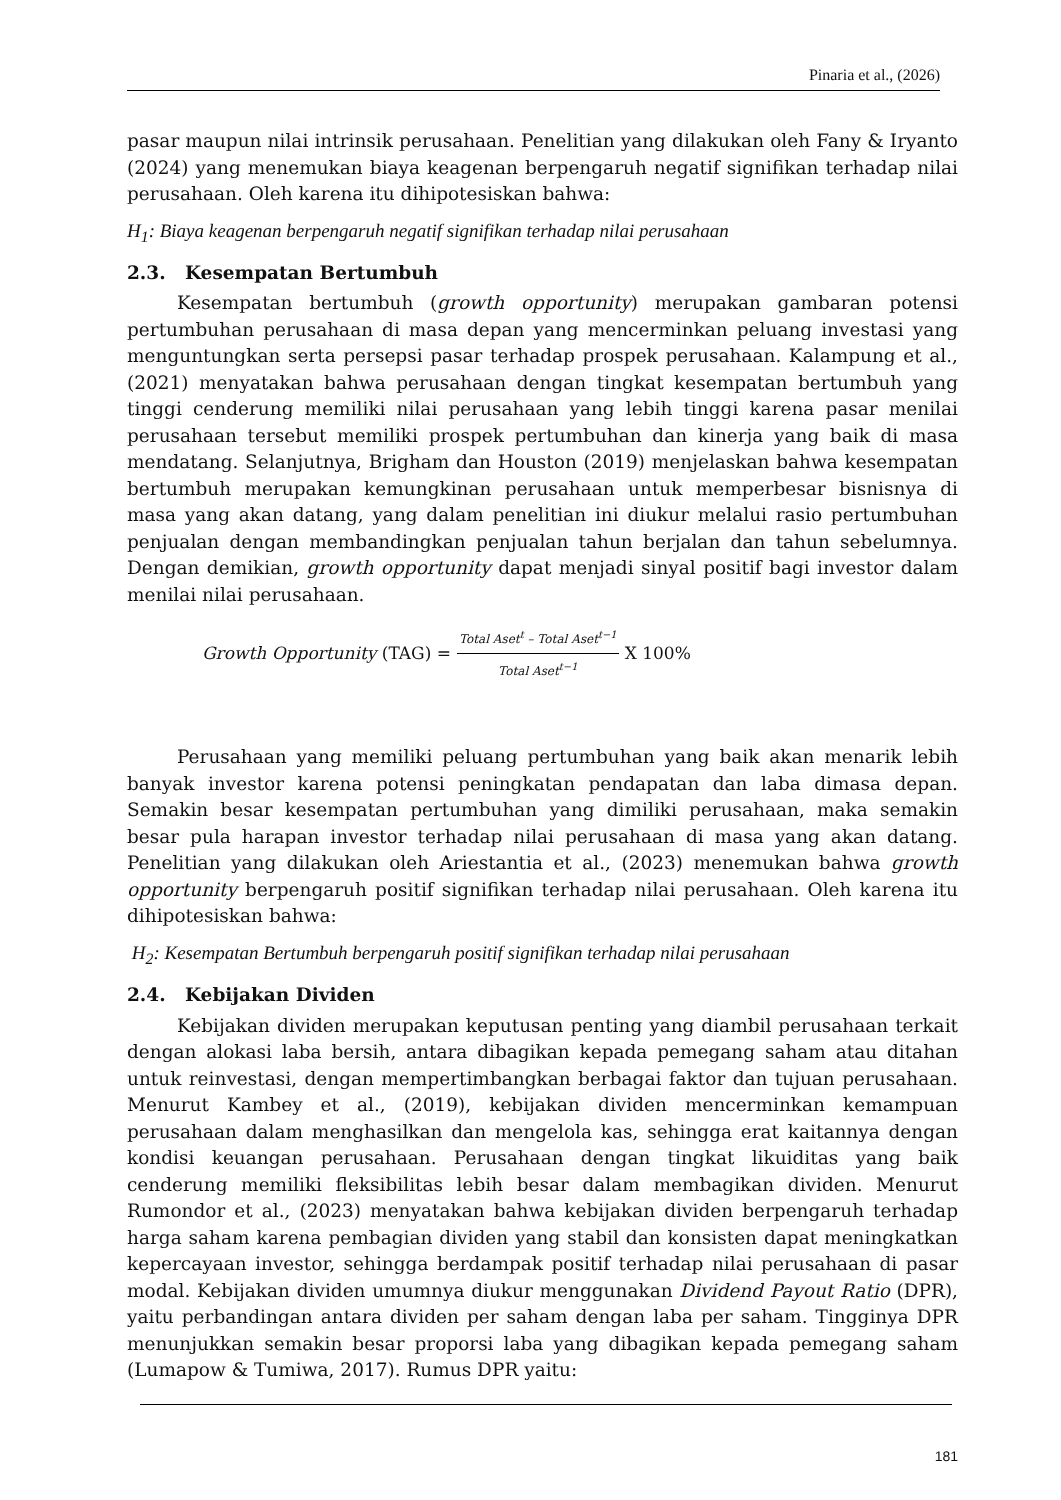Pinaria et al., (2026)
pasar maupun nilai intrinsik perusahaan. Penelitian yang dilakukan oleh Fany & Iryanto (2024) yang menemukan biaya keagenan berpengaruh negatif signifikan terhadap nilai perusahaan. Oleh karena itu dihipotesiskan bahwa:
H<sub>1</sub>: Biaya keagenan berpengaruh negatif signifikan terhadap nilai perusahaan
2.3. Kesempatan Bertumbuh
Kesempatan bertumbuh (growth opportunity) merupakan gambaran potensi pertumbuhan perusahaan di masa depan yang mencerminkan peluang investasi yang menguntungkan serta persepsi pasar terhadap prospek perusahaan. Kalampung et al., (2021) menyatakan bahwa perusahaan dengan tingkat kesempatan bertumbuh yang tinggi cenderung memiliki nilai perusahaan yang lebih tinggi karena pasar menilai perusahaan tersebut memiliki prospek pertumbuhan dan kinerja yang baik di masa mendatang. Selanjutnya, Brigham dan Houston (2019) menjelaskan bahwa kesempatan bertumbuh merupakan kemungkinan perusahaan untuk memperbesar bisnisnya di masa yang akan datang, yang dalam penelitian ini diukur melalui rasio pertumbuhan penjualan dengan membandingkan penjualan tahun berjalan dan tahun sebelumnya. Dengan demikian, growth opportunity dapat menjadi sinyal positif bagi investor dalam menilai nilai perusahaan.
Growth Opportunity (TAG) = Total Aset<sup>t</sup> – Total Aset<sup>t−1</sup> Total Aset<sup>t−1</sup> X 100%
Perusahaan yang memiliki peluang pertumbuhan yang baik akan menarik lebih banyak investor karena potensi peningkatan pendapatan dan laba dimasa depan. Semakin besar kesempatan pertumbuhan yang dimiliki perusahaan, maka semakin besar pula harapan investor terhadap nilai perusahaan di masa yang akan datang. Penelitian yang dilakukan oleh Ariestantia et al., (2023) menemukan bahwa growth opportunity berpengaruh positif signifikan terhadap nilai perusahaan. Oleh karena itu dihipotesiskan bahwa:
H<sub>2</sub>: Kesempatan Bertumbuh berpengaruh positif signifikan terhadap nilai perusahaan
2.4. Kebijakan Dividen
Kebijakan dividen merupakan keputusan penting yang diambil perusahaan terkait dengan alokasi laba bersih, antara dibagikan kepada pemegang saham atau ditahan untuk reinvestasi, dengan mempertimbangkan berbagai faktor dan tujuan perusahaan. Menurut Kambey et al., (2019), kebijakan dividen mencerminkan kemampuan perusahaan dalam menghasilkan dan mengelola kas, sehingga erat kaitannya dengan kondisi keuangan perusahaan. Perusahaan dengan tingkat likuiditas yang baik cenderung memiliki fleksibilitas lebih besar dalam membagikan dividen. Menurut Rumondor et al., (2023) menyatakan bahwa kebijakan dividen berpengaruh terhadap harga saham karena pembagian dividen yang stabil dan konsisten dapat meningkatkan kepercayaan investor, sehingga berdampak positif terhadap nilai perusahaan di pasar modal. Kebijakan dividen umumnya diukur menggunakan Dividend Payout Ratio (DPR), yaitu perbandingan antara dividen per saham dengan laba per saham. Tingginya DPR menunjukkan semakin besar proporsi laba yang dibagikan kepada pemegang saham (Lumapow & Tumiwa, 2017). Rumus DPR yaitu:
181